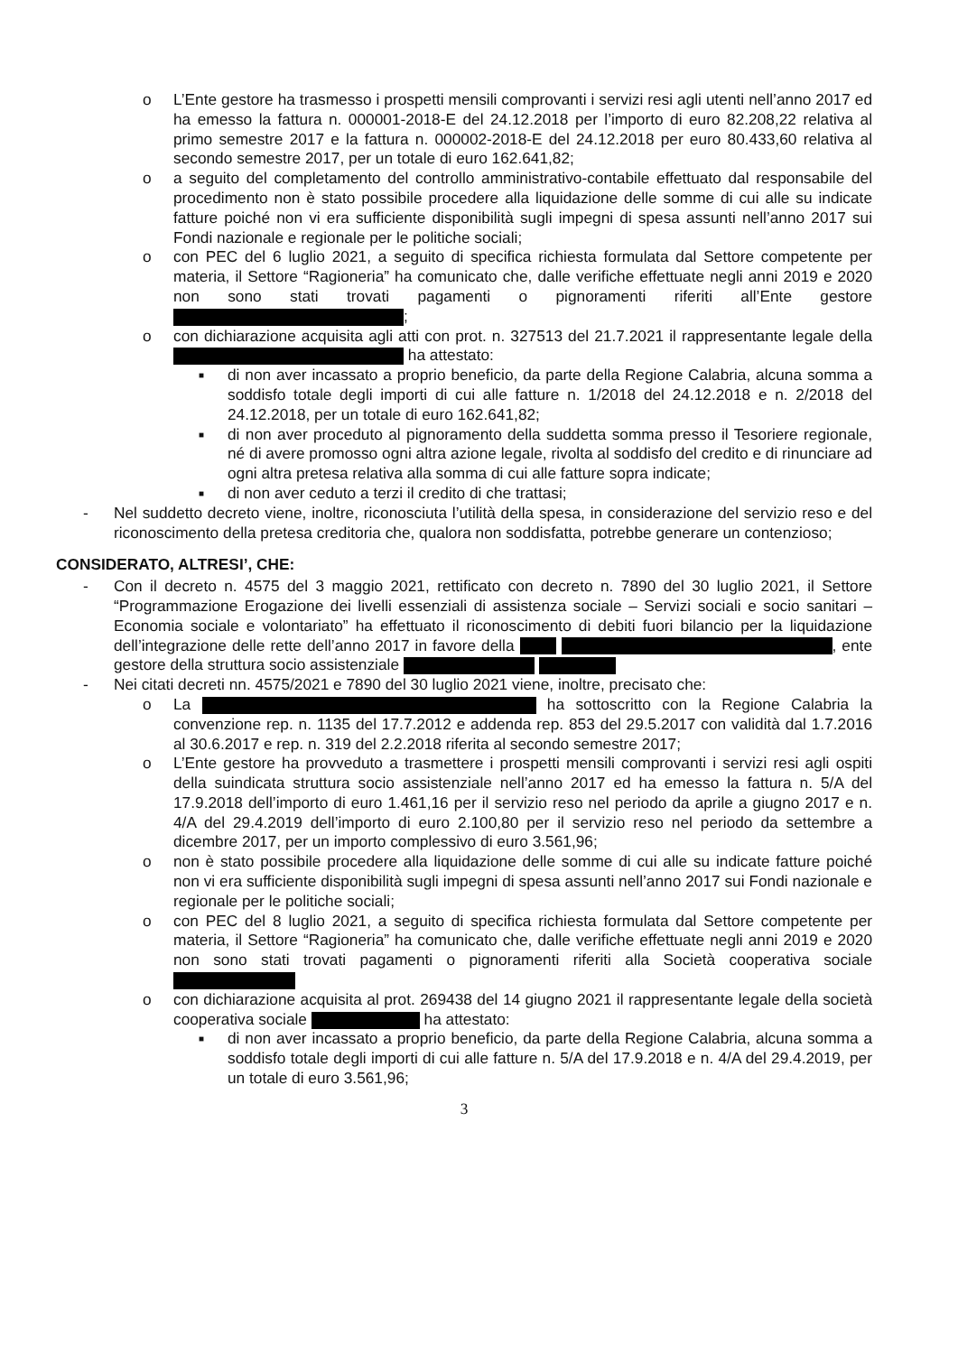o L’Ente gestore ha trasmesso i prospetti mensili comprovanti i servizi resi agli utenti nell’anno 2017 ed ha emesso la fattura n. 000001-2018-E del 24.12.2018 per l’importo di euro 82.208,22 relativa al primo semestre 2017 e la fattura n. 000002-2018-E del 24.12.2018 per euro 80.433,60 relativa al secondo semestre 2017, per un totale di euro 162.641,82;
o a seguito del completamento del controllo amministrativo-contabile effettuato dal responsabile del procedimento non è stato possibile procedere alla liquidazione delle somme di cui alle su indicate fatture poiché non vi era sufficiente disponibilità sugli impegni di spesa assunti nell’anno 2017 sui Fondi nazionale e regionale per le politiche sociali;
o con PEC del 6 luglio 2021, a seguito di specifica richiesta formulata dal Settore competente per materia, il Settore “Ragioneria” ha comunicato che, dalle verifiche effettuate negli anni 2019 e 2020 non sono stati trovati pagamenti o pignoramenti riferiti all’Ente gestore ;
o con dichiarazione acquisita agli atti con prot. n. 327513 del 21.7.2021 il rappresentante legale della ha attestato:
■ di non aver incassato a proprio beneficio, da parte della Regione Calabria, alcuna somma a soddisfo totale degli importi di cui alle fatture n. 1/2018 del 24.12.2018 e n. 2/2018 del 24.12.2018, per un totale di euro 162.641,82;
■ di non aver proceduto al pignoramento della suddetta somma presso il Tesoriere regionale, né di avere promosso ogni altra azione legale, rivolta al soddisfo del credito e di rinunciare ad ogni altra pretesa relativa alla somma di cui alle fatture sopra indicate;
■ di non aver ceduto a terzi il credito di che trattasi;
- Nel suddetto decreto viene, inoltre, riconosciuta l’utilità della spesa, in considerazione del servizio reso e del riconoscimento della pretesa creditoria che, qualora non soddisfatta, potrebbe generare un contenzioso;
CONSIDERATO, ALTRESI’, CHE:
- Con il decreto n. 4575 del 3 maggio 2021, rettificato con decreto n. 7890 del 30 luglio 2021, il Settore “Programmazione Erogazione dei livelli essenziali di assistenza sociale – Servizi sociali e socio sanitari – Economia sociale e volontariato” ha effettuato il riconoscimento di debiti fuori bilancio per la liquidazione dell’integrazione delle rette dell’anno 2017 in favore della , ente gestore della struttura socio assistenziale
- Nei citati decreti nn. 4575/2021 e 7890 del 30 luglio 2021 viene, inoltre, precisato che:
o La ha sottoscritto con la Regione Calabria la convenzione rep. n. 1135 del 17.7.2012 e addenda rep. 853 del 29.5.2017 con validità dal 1.7.2016 al 30.6.2017 e rep. n. 319 del 2.2.2018 riferita al secondo semestre 2017;
o L’Ente gestore ha provveduto a trasmettere i prospetti mensili comprovanti i servizi resi agli ospiti della suindicata struttura socio assistenziale nell’anno 2017 ed ha emesso la fattura n. 5/A del 17.9.2018 dell’importo di euro 1.461,16 per il servizio reso nel periodo da aprile a giugno 2017 e n. 4/A del 29.4.2019 dell’importo di euro 2.100,80 per il servizio reso nel periodo da settembre a dicembre 2017, per un importo complessivo di euro 3.561,96;
o non è stato possibile procedere alla liquidazione delle somme di cui alle su indicate fatture poiché non vi era sufficiente disponibilità sugli impegni di spesa assunti nell’anno 2017 sui Fondi nazionale e regionale per le politiche sociali;
o con PEC del 8 luglio 2021, a seguito di specifica richiesta formulata dal Settore competente per materia, il Settore “Ragioneria” ha comunicato che, dalle verifiche effettuate negli anni 2019 e 2020 non sono stati trovati pagamenti o pignoramenti riferiti alla Società cooperativa sociale
o con dichiarazione acquisita al prot. 269438 del 14 giugno 2021 il rappresentante legale della società cooperativa sociale ha attestato:
■ di non aver incassato a proprio beneficio, da parte della Regione Calabria, alcuna somma a soddisfo totale degli importi di cui alle fatture n. 5/A del 17.9.2018 e n. 4/A del 29.4.2019, per un totale di euro 3.561,96;
3